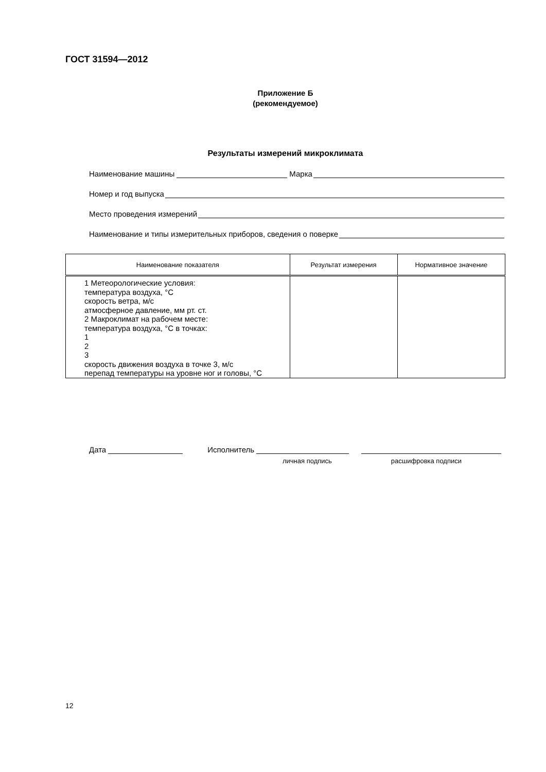ГОСТ 31594—2012
Приложение Б
(рекомендуемое)
Результаты измерений микроклимата
Наименование машины Марка
Номер и год выпуска
Место проведения измерений
Наименование и типы измерительных приборов, сведения о поверке
| Наименование показателя | Результат измерения | Нормативное значение |
| --- | --- | --- |
| 1 Метеорологические условия: температура воздуха, °С скорость ветра, м/с атмосферное давление, мм рт. ст. 2 Макроклимат на рабочем месте: температура воздуха, °С в точках: 1 2 3 скорость движения воздуха в точке 3, м/с перепад температуры на уровне ног и головы, °С | | |
Дата Исполнитель
личная подпись расшифровка подписи
12